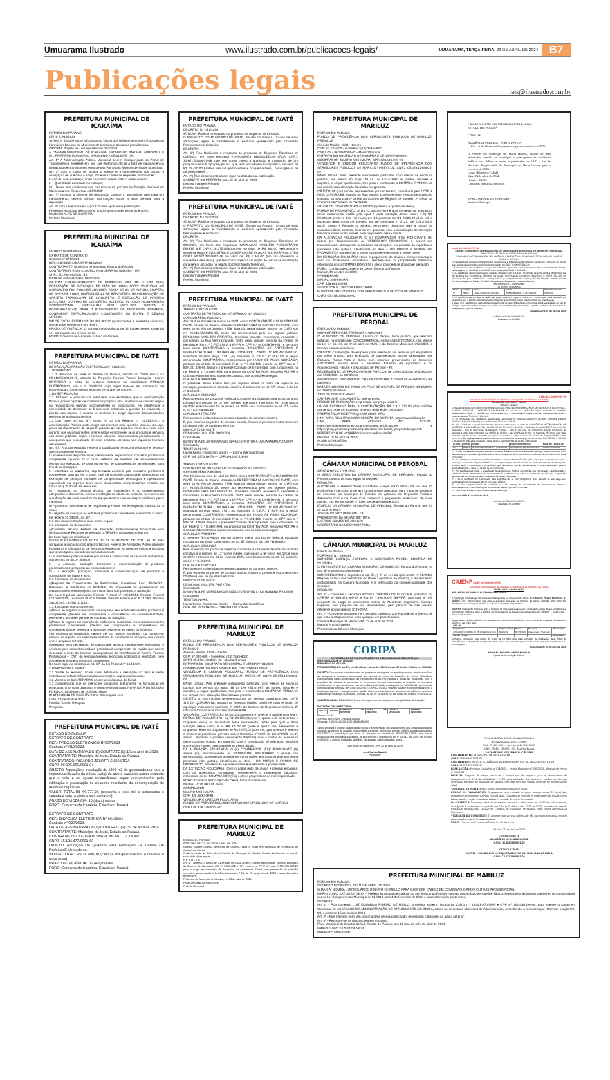Umuarama Ilustrado
www.ilustrado.com.br/publicacoes-legais/
UMUARAMA, TERÇA-FEIRA, 23 DE ABRIL DE 2024
B7
Publicações legais
leis@ilustrado.com.br
PREFEITURA MUNICIPAL DE ICARAÍMA
ESTADO DO PARANÁ
LEI Nº 1.934/2024
SÚMULA: Dispõe sobre a Divulgação Oficial dos Medicamentos em Estoque das Farmácias Básicas do Município de Icaraíma e da outras providências.
ORIGEM: Projeto de Lei Legislativo nº 004/2024.
A CÂMARA MUNICIPAL DE ICARAÍMA, ESTADO DO PARANÁ, APROVOU, E EU, PREFEITO MUNICIPAL, SANCIONO A SEGUINTE LEI:
Art. 1º A Administração Pública Municipal deverá divulgar junto ao Portal de Transparência existente em seu site eletrônico oficial a lista de medicamentos distribuídos e mantidos em estoque nas Farmácias Básicas de Saúde Municipal.
Art. 2º Com o intuito de facilitar o acesso e a compreensão dos dados, a divulgação de que trata o artigo 1º deverá conter as seguintes informações:
I – Local, com endereço, onde o usuário poderá obter o medicamento;
II – Quantidade constante no estoque;
III – Nome dos medicamentos, nos termos do previsto na Relação Nacional de Medicamentos Essenciais – RENAME.
Art. 3º Quando o sistema de divulgação constar a quantidade zero para um medicamento, deverá constar informações sobre a data prevista para a reposição.
Art. 4º Esta Lei entrará em vigor 120 dias após a sua publicação.
Prefeitura Municipal de Icaraíma, aos 22 dias do mês de abril de 2024.
MARCOS ALEX DE OLIVEIRA
Prefeito Municipal
PREFEITURA MUNICIPAL DE ICARAÍMA
ESTADO DO PARANÁ
EXTRATO DE CONTRATO
Contrato nº 071/2024
REF.: INEXIGIBILIDADE Nº 018/2023
CONTRATANTE: Município de Icaraíma, Estado do Paraná
CONTRATADA: RONI CLAUDIO NOGUEIRA HONORATO - MEI
CNPJ: 53.260.911/0001-14
DATA DE ASSINATURA: 19/04/2024
OBJETO: CREDENCIAMENTO DE EMPRESAS MEI, ME E EPP PARA PRESTAÇÃO DE SERVIÇOS DE MÃO DE OBRA PARA: PINTURAS DE GUIAS/MEIO FIO, PODA DE ARVORES ACIMA DE 2M DE ALTURA, LIMPEZA DE BOCA DE LOBO, PINTURA FAIXA DE PEDESTRES, RECOMPOSIÇÃO DE SARJETA TRIANGULAR DE CONCRETO, E EXECUÇÃO DE PASSEIO (CALÇADA) OU PISO DE CONCRETO MOLDADO IN LOCO, ACABAMENTO CONVENCIONAL, ESPESSURA 6CM (INCLUSO LIMPEZA E REGULARIZAÇÃO) PARA O ATENDIMENTO DE PEQUENOS REPAROS, CONFORME ESPECIFICAÇÕES CONSTANTES NO EDITAL E DEMAIS ANEXOS
VALOR TOTAL ESTIMADO: R$ 495.861,00 (quatrocentos e noventa e cinco mil, oitocentos e sessenta e um reais).
PRAZO DE VIGÊNCIA: O contrato terá vigência de 12 (doze) meses, podendo ser prorrogado nos termos da lei.
FORO: Comarca de Icaraíma, Estado do Paraná
PREFEITURA MUNICIPAL DE IVATÉ
ESTADO DO PARANÁ
RETIFICAÇÃO PREGÃO ELETRÔNICO N° 010/2024.
1.DO PREGÃO
1.1.O Município de Ivaté do Estado do Paraná, inscrito no CNPJ sob o n.º 95.640.553/0001-15, através da Pregoeira Patrícia Tomain Mesquita, resolve RETIFICAR o edital do certame licitatório na modalidade PREGÃO ELETRÔNICO, sob o nº 010/2024, cujo objeto trata-se da contratação de empresa para fornecimento e plantio de mudas de árvores.
2.DA RETIFICAÇÃO
2.1.Utilizando o princípio da autotutela, que estabelece que a Administração Pública possui o poder de controlar os próprios atos, anulando-os quando ilegais ou revogando-os quando inconvenientes ou inoportunos. Foi identificada a necessidade de descrever de forma mais detalhada a questão do transporte e plantio das plantas e mudas, e também de exigir algumas documentações relativas à habilitação técnica.
2.2.Com base no Art. 67, inciso IV, da Lei Federal n° 14.133/2021, a Administração Pública pode exigir documentos pela questão técnica, ou seja, prova de atendimento de requisito previsto em lei especial, como é o caso, para garantir que os proponentes, interessados em fornecer seus produtos e serviços aos entes públicos, sejam empresas idôneas, inspecionadas periodicamente e assegurem que a qualidade de seus produtos atendam aos requisitos técnicos necessários:
Art. 67. A documentação relativa à qualificação técnico-profissional e técnico-operacional será restrita a:
I - apresentação de profissional, devidamente registrado no conselho profissional competente, quando for o caso, detentor de atestado de responsabilidade técnica por execução de obra ou serviço de características semelhantes, para fins de contratação;
II - certidões ou atestados, regularmente emitidos pelo conselho profissional competente, quando for o caso, que demonstrem capacidade operacional na execução de serviços similares de complexidade tecnológica e operacional equivalente ou superior, bem como documentos comprobatórios emitidos na forma do § 3º do art. 88 desta Lei;
III - indicação do pessoal técnico, das instalações e do aparelhamento adequados e disponíveis para a realização do objeto da licitação, bem como da qualificação de cada membro da equipe técnica que se responsabilizará pelos trabalhos;
IV - prova do atendimento de requisitos previstos em lei especial, quando for o caso;
V - registro ou inscrição na entidade profissional competente, quando for o caso;
Lei federal 14.133/21, Art. 67.
2.3.Das documentações e suas bases legais:
2.3.1.Inclusão do documento:
a)Cadastro Técnico Federal de Atividades Potencialmente Poluidoras e/ou Utilizadoras de Recursos Ambientais (CTF/APP), (Cadastro no Ibama).
Da base legal da solicitação:
INSTRUÇÃO NORMATIVA Nº 13, DE 23 DE AGOSTO DE 2021. Art. 10. São obrigadas à inscrição no Cadastro Técnico Federal de Atividades Potencialmente Poluidoras e Utilizadoras de Recursos Ambientais as pessoas físicas e jurídicas que se dediquem, isolada ou cumulativamente:
I - a atividades potencialmente poluidoras e utilizadoras de recursos ambientais, nos termos do art. 2º, inciso I;
II - à extração, produção, transporte e comercialização de produtos potencialmente perigosos ao meio ambiente; e
III - à extração, produção, transporte e comercialização de produtos e subprodutos da fauna e flora.
2.3.2.Inclusão do documento:
a)Registro de Comerciantes de Fertilizantes, Corretivos, Inoc., Biofertiliz., Reminera. e Substratos na ADAPAR, da proponente ou apresentação do cadastro da fornecedora junto com nota fiscal comprovando a aquisição.
Da base legal da solicitação: Decreto Federal n° 4954/2014, Decreto Federal n°8.059/2013, Lei Estadual n° 9.056/89, Decreto Estadual n° 6.710/90, Portaria 264/21013, Lei 18411/2014.
2.3.3.Inclusão dos documentos:
a)Prova de registro ou inscrição da empresa, em entidade/conselho profissional competente. (Deverá ser comprovada a competência do conselho/entidade, referente a atividade pertinente ao objeto da licitação).
b)Prova de registro ou inscrição do profissional qualificado em entidade/conselho profissional competente. (Deverá ser comprovada a competência do conselho/entidade, referente a atividade pertinente ao objeto da licitação).
c)O profissional qualificado deverá ser do quadro societário, ou comprovar através de registro em carteira ou contrato de prestação de serviços, seu vínculo com a empresa licitante.
d)Atestado e/ou declaração de capacidade técnica, devidamente registrados e emitidos pelo conselho/entidade profissional competente, da região que estiver vinculada a sede da licitante, acompanhada da "Certificado de Acervo Técnico Profissional – CAT" do responsável(eis) técnico(s) indicado(s), emitido(s) pelo conselho/entidade profissional competente.
Da base legal da solicitação: Art. 67. da Lei Federal n° 14.133/21.
3.DISPOSIÇÕES FINAIS:
3.1.Diante do exposto, ficará mais detalhada a descrição do item e serão incluídas ao edital retificado as documentações supramencionadas.
3.2.Mantêm-se INALTERADAS as demais cláusulas do Edital.
3.3.Considerando que as alterações impactam diretamente na formulação de propostas, uma nova data para o certame foi marcada. NOVA DATA DA SESSÃO PÚBLICA: 14 de maio de 2024 às 09h00.
PLATAFORMA DE DISPUTA: https://bllcompras.com.
Ivaté, 22 de abril de 2024.
Patrícia Tomain Mesquita
Pregoeira
PREFEITURA MUNICIPAL DE IVATÉ
ESTADO DO PARANÁ
EXTRATO DE CONTRATO
REF.: PREGÃO ELETRÔNICO N°007/2024
Contrato n° 019/2024.
DATA DE ASSINATURA DO(S) CONTRATO(S):16 de abril de 2024.
CONTRATANTE: Município de Ivaté, Estado do Paraná.
CONTRATADO: RICARDO ZENATTI E CIA LTDA
CNPJ: 09.395.956/0001-04
OBJETO: Aquisição e instalação de 1800 m2 de geomembrana para a impermeabilização da célula (vala) do aterro sanitário assim evitando que o solo e as águas subterrâneas sejam contaminados pela infiltração e percolação de chorume resultante da decomposição de resíduos orgânicos.
VALOR TOTAL:R$ 66.777,26 (sessenta e seis mil e setecentos e setenta e sete, e vinte e seis centavos).
PRAZO DE VIGÊNCIA: 12 (doze) meses.
FORO: Comarca de Icaraíma, Estado do Paraná.
EXTRATO DE CONTRATO
REF.: DISPENSA ELETRÔNICA N° 004/2024
Contrato n° 020/2024.
DATA DE ASSINATURA DO(S) CONTRATO(S): 19 de abril de 2024.
CONTRATANTE: Município de Ivaté, Estado do Paraná.
CONTRATADO: CLEUSA DO NASCIMENTO GOULART
CNPJ: 15.186.477/0001-80
OBJETO: Aquisição De Quadros Para Formação De Galeria De Prefeitos E Vereadores.
VALOR TOTAL: R$ 14.499,00 (catorze mil quatrocentos e noventa e nove reais).
PRAZO DE VIGÊNCIA: 06(seis) meses.
FORO: Comarca de Icaraíma, Estado do Paraná.
PREFEITURA MUNICIPAL DE IVATÉ
ESTADO DO PARANÁ
DECRETO N.º 051/2024
SÚMULA: Ratifica o resultado do processo de dispensa de Licitação.
O PREFEITO DO MUNICÍPIO DE IVATÉ, Estado do Paraná, no uso de suas atribuições legais, e considerando o resultado apresentado pela Comissão Permanente de Licitação,
DECRETA:
Art. 1º) Fica Ratificado o resultado do processo de Dispensa Eletrônica nº 005/2024, em favor empresa PLASGOMES BRINQUEDOS LTDA, CNPJ: 30.871.504/0001-48, que tem como objeto a aquisição e instalação de um parquinho infantil tipo playground, que será alocado em local público, no valor de R$ 23.450,00 (vinte e três mil quatrocentos e cinquenta reais), com vigência de 06 (seis) meses.
Art. 2º) Este decreto entrará em vigor na data da sua publicação.
GABINETE DO PREFEITO, aos 19 de abril de 2024.
Denilson Vaglieri Prevital
Prefeito Municipal
PREFEITURA MUNICIPAL DE IVATÉ
ESTADO DO PARANÁ
DECRETO N.º 052/2024
SÚMULA: Ratifica o resultado do processo de dispensa de Licitação.
O PREFEITO DO MUNICÍPIO DE IVATÉ, Estado do Paraná, no uso de suas atribuições legais, e considerando o resultado apresentado pela Comissão Permanente de Licitação,
DECRETA:
Art. 1º) Fica Ratificado o resultado do processo de Dispensa Eletrônica nº 006/2024, em favor das empresas: CIAPLACAS VAGLIERI PUBLICITARIO EIRELE ME CNPJ: 29.275.166/0001-00 no valor de R$ 660,00 (seiscentos e sessenta reais) e INDUSTRIA E COMERCIO DE PLACAS BULMARPLAC LTDA CNPJ: 80.577.232/0001-46 no valor de R$ 1.846,00 (um mil oitocentos e quarenta e seis reais), que tem como objeto a aquisição de placas de sinalização para serem alocadas na região do CMEI Santa Terezinha.
Art. 2º) Este decreto entrará em vigor na data da sua publicação.
GABINETE DO PREFEITO, aos 22 de abril de 2024.
Denilson Vaglieri Prevital
Prefeito Municipal
PREFEITURA MUNICIPAL DE IVATÉ
ESTADO DO PARANÁ
TERMO ADITIVO N.º 01
CONTRATO DE PRESTAÇÃO DE SERVIÇO N.º 134/2023
CONCORRÊNCIA 04/2022
Aos 08 dias do mês de março de 2024, como CONTRATANTE o MUNICÍPIO DE IVATÉ, Estado do Paraná, através da PREFEITURA MUNICIPAL DE IVATÉ, com sede na Av. Rio de Janeiro, 2758, Sala 03, nesta cidade, inscrito no CNPJ sob n.º 95.640.553/0001-15, neste ato representado pelo seu agente político, DENILSON VAGLIERI PREVITAL, brasileiro, casado, empresário, residente e domiciliado na Rua Serra Dourada, 1940, nesta cidade, portador da Cédula de Identidade RG n.º 7.757.130-2 SSP/PR e CPF n.º 041.938.799-41, e de outro lado como CONTRATADA a empresa INDUSTRIA DE ARTEFATOS E INFRAESTRUTURA UMUARAMA LTDA-EPP, CNPJ 10.801.453/0001-70, localizada na Rua Naga, 1741, pq. Industrial II, C.E.P.: 87.507-150, a seguir denominada CONTRATADA, representada por HUGO DE ASSIS GONZAGA, portador da cédula de identidade R.G. n. º 3.501.106, inscrito no CPF sob n. º 809.031.426-00, firmam o presente Contrato de Empreitada com fundamento na Lei Federal n. º 8.666/1993, na proposta da CONTRATADA, resolvem ADITAR o Contrato Administrativo supra mencionado, nas condições a seguir:
CLÁUSULA PRIMEIRA
O presente Termo Aditivo tem por objetivo alterar o prazo de vigência de execução, pactuado no contrato primitivo, fundamento no art. 57, inciso II, da Lei nº 8.666/93.
CLÁUSULA SEGUNDA
Fica acrescido ao prazo de vigência constante na Cláusula Quarta do contrato primitivo um período de 10 (dez) meses, que passa a ter início em 11 de março de 2024 e término em 10 de janeiro de 2025, com fundamento no art. 57, inciso II, da Lei n.º 8.666/93.
CLÁUSULA TERCEIRA
Permanecem inalteradas as demais cláusulas do contrato primitivo.
E, por estarem às partes de comum acordo, firmam o presente instrumento em 02 (Duas) vias de igual teor e forma.
MUNICIPIO DE IVATE
DENILSON VAGLIERI PREVITAL
Contratante
INDUSTRIA DE ARTEFATOS E INFRAESTRUTURA UMUARAMA LTDA-EPP
Contratada
TESTEMUNHAS:
Laysa Bessa Capistrano Sacchi — Karina Wentland Dias
CPF: 095.157.819-73 — CPF:098.195.539-89
TERMO ADITIVO N.º 02
CONTRATO DE PRESTAÇÃO DE SERVIÇO N.º 134/2023
CONCORRÊNCIA 04/2022
Aos 18 dias do mês de abril de 2024, como CONTRATANTE o MUNICÍPIO DE IVATÉ, Estado do Paraná, através da PREFEITURA MUNICIPAL DE IVATÉ, com sede na Av. Rio de Janeiro, 2758, Sala 03, nesta cidade, inscrito no CNPJ sob n.º 95.640.553/0001-15, neste ato representado pelo seu agente político, DENILSON VAGLIERI PREVITAL, brasileiro, casado, empresário, residente e domiciliado na Rua Serra Dourada, 1940, nesta cidade, portador da Cédula de Identidade RG n.º 7.757.130-2 SSP/PR e CPF n.º 041.938.799-41, e de outro lado como CONTRATADA a empresa INDUSTRIA DE ARTEFATOS E INFRAESTRUTURA UMUARAMA LTDA-EPP, CNPJ 10.801.453/0001-70, localizada na Rua Naga, 1741, pq. Industrial II, C.E.P.: 87.507-150, a seguir denominada CONTRATADA, representada por HUGO DE ASSIS GONZAGA, portador da cédula de identidade R.G. n. º 3.501.106, inscrito no CPF sob n. º 809.031.426-00, firmam o presente Contrato de Empreitada com fundamento na Lei Federal n. º 8.666/1993, na proposta da CONTRATADA, resolvem ADITAR o Contrato Administrativo supra mencionado, nas condições a seguir:
CLÁUSULA PRIMEIRA
O presente Termo Aditivo tem por objetivo alterar o prazo de vigência, pactuado no contrato primitivo, fundamento no art. 57, inciso II, da Lei nº 8.666/93.
CLÁUSULA SEGUNDA
Fica acrescido ao prazo de vigência constante na Cláusula Quarta do contrato primitivo um período de 12 (doze) meses, que passa a ter início em 12 de maio de 2024 e término em 11 de maio de 2025, com fundamento no art. 57, inciso II, da Lei n.º 8.666/93.
CLÁUSULA TERCEIRA
Permanecem inalteradas as demais cláusulas do contrato primitivo.
E, por estarem às partes de comum acordo, firmam o presente instrumento em 02 (Duas) vias de igual teor e forma.
MUNICIPIO DE IVATE
DENILSON VAGLIERI PREVITAL
Contratante
INDUSTRIA DE ARTEFATOS E INFRAESTRUTURA UMUARAMA LTDA-EPP
Contratada
TESTEMUNHAS:
Laysa Bessa Capistrano Sacchi — Karina Wentland Dias
CPF: 095.157.819-73 — CPF:098.195.539-89
PREFEITURA MUNICIPAL DE MARILUZ
ESTADO DO PARANÁ
FUNDO DE PREVIDÊNCIA DOS SERVIDORES PÚBLICOS DE MARILUZ- PREVILUZ
Avenida Marília, 1920 – Centro
CEP: 87.470-000 – Fone/Fax: (44) 3534-8000
CNPJ: 05.478.149/0001-02– Mariluz/Paraná
EXTRATO DO CONTRATO DE COMPRA E VENDA Nº 01/2024
COMPRADOR :MAURO NISHIMURA. CPF: 328.683.249-91
VENDEDOR E CREDOR FIDUCIÁRIO: FUNDO DE PREVIDÊNCIA DOS SERVIDORES PÚBLICOS DE MARILUZ- PREVILUZ. CNPJ: 05.478.149/0001-02
BASE LEGAL: Pelo presente instrumento particular, com efeitos de escritura pública, nos termos do artigo 38 da Lei 9.514/1997, as partes, maiores e capazes, a seguir qualificadas, tem justo e contratado a COMPRA E VENDA de um imóvel, com alienação fiduciária em garantia.
OBJETO: 01 (um) imóvel, representado por um terreno, constituído pelo LOTE 11B DA QUADRA B8, situado na Avenida Marília, conforme título e modo de aquisição indicado na matrícula nº 21971 do Cartório de Registro de Imóveis, 2º Ofício da Comarca de Cruzeiro do Oeste-PR.
VALOR DO CONTRATO: R$ 49.500,00 (quarenta e nove mil e quinhentos reais)
FORMA DE PAGAMENTO: a) R$ 24.750,00(vinte e quatro mil ,setecentos e cinquenta reais) na assinatura deste instrumento, razão pela qual é dada quitação desse valor; e b) R$ 24.750,00 (vinte e quatro mil, setecentos e cinquenta reais) em 10 parcelas de R$ 2.475,00 (dois mil, quatrocentos e setenta e cinco reais),conforme previsto na Lei Ordinária nº 2122, de 12/12/2023, art.3º, anexo I. Ficando o primeiro vencimento 30(trinta) dias a contar da assinatura deste contrato, ficando em garantia, com a constituição de alienação fiduciária sobre o dito imóvel, para pagamento dessa dívida.
DA ALIENAÇÃO FIDUCIÁRIA: O (s) COMPRADOR (ES)/ FIDUCIANTE (S) aliena (m) fiduciariamente ao VENDEDOR/ FIDUCIÁRIO o imóvel ora transacionado, abrangendo acessões e construções, em garantia da importância parcelada não quitada, identificada no item – DO PREÇO E FORMA DE PAGAMENTO, transferindo a posse indireta e reservando a posse direta.
DA EXTINÇÃO FIDUCIÁRIA: Com o pagamento da dívida e demais encargos, com os acréscimos contratuais, resolver-se-á a propriedade fiduciária, retornando ao (s) COMPRADOR (ES) a plena propriedade do imóvel prefalado.
FORO: Comarca de Cruzeiro do Oeste, Estado do Paraná.
Mariluz, 19 de abril de 2024
COMPRADOR
MAURO NISHIMURA.
CPF: 328.683.249-91
VENDEDOR E CREDOR FIDUCIÁRIO
FUNDO DE PREVIDÊNCIA DOS SERVIDORES PÚBLICOS DE MARILUZ
CNPJ: 05.478.149/0001-02
PREFEITURA MUNICIPAL DE MARILUZ
ESTADO DO PARANÁ
PORTARIA Nº 121, DE 22 DE ABRIL DE 2024.
Nomeia Andrea Cristina Bernardo de Oliveira, para o cargo em comissão de Secretária de Assistência Social.
Paulo Armando da Silva Alves, Prefeito do Município de Mariluz, Estado do Paraná, no uso de suas atribuições legais,
R E S O L V E :
Art. 1º - Nomear, a contar de 22 de abril de 2024, Andrea Cristina Bernardo de Oliveira, portadora da Carteira de Identidade RG nº 7.050.602-5 /PR, inscrita no CPF/ MF sob nº 035.731.869-20 para o cargo em comissão de Secretária de Assistência Social, com percepção de subsídio mensal segundo dispõe a Lei Complementar nº 04, de 20 de janeiro de 2022 e suas alterações posteriores.
Prefeitura do Município de Mariluz, em 22 de abril de 2024.
Paulo Armando da Silva Alves
Prefeito Municipal
PREFEITURA MUNICIPAL DE MARILUZ
ESTADO DO PARANÁ
FUNDO DE PREVIDÊNCIA DOS SERVIDORES PÚBLICOS DE MARILUZ- PREVILUZ
Avenida Marília, 1920 – Centro
CEP: 87.470-000 – Fone/Fax: (44) 3534-8000
CNPJ: 05.478.149/0001-02– Mariluz/Paraná
EXTRATO DO CONTRATO DE COMPRA E VENDA Nº 02/2024
COMPRADOR :MAURO NISHIMURA. CPF: 328.683.249-91
VENDEDOR E CREDOR FIDUCIÁRIO: FUNDO DE PREVIDÊNCIA DOS SERVIDORES PÚBLICOS DE MARILUZ- PREVILUZ. CNPJ: 05.478.149/0001-02
BASE LEGAL: Pelo presente instrumento particular, com efeitos de escritura pública, nos termos do artigo 38 da Lei 9.514/1997, as partes, maiores e capazes, a seguir qualificadas, tem justo e contratado a COMPRA E VENDA de um imóvel, com alienação fiduciária em garantia.
OBJETO: 01 (um) imóvel, representado por um terreno, constituído pelo LOTE 9 A DA QUADRA B8, situado na Rua Marajó, conforme título e modo de aquisição indicado na matrícula nº 21966 do Cartório de Registro de Imóveis, 2º Ofício da Comarca de Cruzeiro do Oeste-PR.
VALOR DO CONTRATO: R$ 44.000,00 (quarenta e quatro mil reais)
FORMA DE PAGAMENTO: a) R$ 22.000,00(vinte e dois mil reais) na assinatura deste instrumento, razão pela qual é dada quitação desse valor; e b) R$ 22.000,00 (vinte e dois mil reais) em 10 parcelas de R$ 2.200,00 (dois mil e duzentos reais),conforme previsto na Lei Ordinária nº 2122, de 12/12/2023, art.3º, anexo I. Ficando o primeiro vencimento 30(trinta) dias a contar da assinatura deste contrato, ficando em garantia, com a constituição de alienação fiduciária sobre o dito imóvel, para pagamento dessa dívida.
DA ALIENAÇÃO FIDUCIÁRIA: O (s) COMPRADOR (ES)/ FIDUCIANTE (S) aliena (m) fiduciariamente ao VENDEDOR/ FIDUCIÁRIO o imóvel ora transacionado, abrangendo acessões e construções, em garantia da importância parcelada não quitada, identificada no item – DO PREÇO E FORMA DE PAGAMENTO, transferindo a posse indireta e reservando a posse direta.
DA EXTINÇÃO FIDUCIÁRIA: Com o pagamento da dívida e demais encargos, com os acréscimos contratuais, resolver-se-á a propriedade fiduciária, retornando ao (s) COMPRADOR (ES) a plena propriedade do imóvel prefalado.
FORO: Comarca de Cruzeiro do Oeste, Estado do Paraná.
Mariluz, 19 de abril de 2024
COMPRADOR
MAURO NISHIMURA.
CPF: 328.683.249-91
VENDEDOR E CREDOR FIDUCIÁRIO
FUNDO DE PREVIDÊNCIA DOS SERVIDORES PÚBLICOS DE MARILUZ
CNPJ: 05.478.149/0001-02
PREFEITURA MUNICIPAL DE PEROBAL
ESTADO DO PARANÁ
CONCORRÊNCIA ELETRÔNICA n.º001/2024
O MUNICÍPIO DE PEROBAL, Estado do Paraná, torna público, que realizará licitação, na modalidade CONCORRÊNCIA, na forma ELETRONICA, nos termos da Lei n.º 14.133, de 1º de abril de 2021, e do Decreto Municipal nº28/2023, e demais normas aplicáveis.
OBJETO: Contratação de empresa para prestação de serviços por empreitada por preço unitário, para execução de pavimentação blocos sextavados nas Estradas Rurais Anta e Claro, com recursos provenientes do Convênio n.º011/2024 firmado entre a Secretaria Estadual da Agricultura e do Abastecimento –SEAB e o Município de Perobal – Pr.
RECEBIMENTO DE PROPOSTAS DE PREÇOS: de 23/04/2024 às 09:00h00min até 13/05/2024 às 08h30min.
ABERTURA E JULGAMENTO DAS PROPOSTAS: 13/05/2024 às 08h31min até 08h59min
DATA E HORÁRIO DE INICIO DA FASE DE DISPUTA DE PREÇOS: 13/05/2024 às 09h00minh00min
TIPO DE DISPUTA: aberto
CRITÉRIO DE JULGAMENTO: menor preço
REGIME DE EXECUÇÃO: empreitada por preço unitário
VALOR ESTIMADO PARA A CONTRATAÇÃO: R$ 2.813.221,10 (dois milhões oitocentos treze mil duzentos vinte um reais e dez centavos)
PREFERÊNCIA ME/EPP/EQUIPARADAS: NÃO
LINK PARA REALIZAÇÃO DA SESSÃO DE DISPUTA: https://www.bll.org.br
LINK PARA ACESSO AO EDITAL: https://perobal.eloweb.net/portaltransparencia/1/licitacoes e https://pncp.gov.br/app/editais?q=&status=recebendo_proposta&pagina=1
REFERÊNCIA DE HORÁRIO: Horário de Brasília/DF.
Perobal, 19 de abril de 2024
ALMIR DE ALMEIDA
Prefeito Municipal
CÂMARA MUNICIPAL DE PEROBAL
ATO DA MESA n. 011/2024
A MESA EXECUTIVA DA CÂMARA MUNICIPAL DE PEROBAL, Estado do Paraná, usando de suas legais atribuições,
RESOLVE:
AUTORIZAR o Vereador Tadeu Luiz Rosa, a viajar até Curitiba - PR nos dias 22 e 23 de abril de 2024, onde tem compromisso agendado para tratar de assuntos de interesse do Município de Perobal no gabinete do Deputado Estadual Alexandre Curi e na Casa Civil, cabendo o pagamento antecipado de duas diárias, nos termos da Lei n°.1189, de 18 de abril de 2023
EDIFÍCIO DA CÂMARA MUNICIPAL DE PEROBAL, Estado do Paraná, aos 22 de abril de 2024.
JOSÉ AUGUSTO PEREIRA LEAL
PRESIDENTE DA MESA DIRETORA
LAERCIO GOMES DE ARAUJO
SECRETÁRIO DA MESA DIRETORA
CÂMARA MUNICIPAL DE MARILUZ
Estado do Paraná
PORTARIA N.º 05/2024.
CONCEDE LICENÇA ESPECIAL A SERVIDORA ROSELI CRISTINA DE OLIVEIRA.
O PRESIDENTE DA CÂMARA MUNICIPAL DE MARILUZ, Estado do Paraná, no uso de suas atribuições legais e,
CONSIDERANDO o disposto no art. 59, § 1º da Lei Complementar nº 06/2018, Regime Jurídico dos Servidores do Poder Legislativo de Mariluz), o requerimento protocolizado na Câmara Municipal e a verificação da indispensabilidade dos serviços,
RESOLVE:
Art. 1º - Conceder a servidora ROSELI CRISTINA DE OLIVEIRA, portadora do CPF/MF nº 696.474.969-15 e RG nº 7.890.500-5 SSP-PR, matrícula nº 15, ocupante do cargo de provimento efetivo de Atendente Legislativo, Licença Especial, sem prejuízo de sua remuneração, pelo período de três meses, referente ao quinquênio 2019-2024.
Art. 2º - Converter totalmente em pecúnia o período correspondente à licença de que trata o artigo anterior, para quitação em parcela única.
Câmara Municipal de Mariluz-PR, 22 de abril de 2024.
Marcos Antônio Valério
Presidente da Câmara Municipal
CORIPA
AUTORIZAÇÃO DE CONTRATAÇÃO POR INEXIGIBILIDADE DE LICITAÇÃO
INEXIGIBILIDADE Nº. 001/2024
PROCESSO Nº. 002/2024
FUNDAMENTAÇÃO: art. 74, inc. III, alínea f, da lei 14.133/21 c/c art. 99 do Ato Público nº. 002/2024
OBJETO: Desenvolver e implementar um programa abrangente de aperfeiçoamento contínuo na área de licitações e contratos, direcionado ao pessoal do setor de licitações do Coripa (Consórcio Intermunicipal para Conservação do Remanescente do Rio Paraná e Áreas de Influência), com o propósito de otimizar e aprimorar os processos internos relacionados a licitações e contratos, notadamente no que se refere a nova sistemática de licitação trazida pela Lei 14.133/2021, por meio da contratação da empresa MK ASSESSORIA E CAPACITAÇÃO, visando garantir a conformidade com a legislação vigente, e assegurar uma gestão eficiente e transparente dos recursos públicos, conforme estabelecido no artigo 74, inciso III, alínea f, da Lei nº 14.133/21 c/c art. 99 do Ato Público nº. 002/2024.
VALOR GLOBAL: R$ 11.400,00 (onze mil e quatrocentos reais), com inexigibilidade de licitação.
DOTAÇÃO ORÇAMENTÁRIA:
| ÓRGÃO | UNIDADE | ELEMENTO DE DESPESA | FONTE DE RECURSO | PROJETO ATIVIDADE | DESPESA REDUZIDO |
| --- | --- | --- | --- | --- | --- |
Reserva nº. 8
Serviços de Terceiro – Pessoa Jurídica
Despesa: 01001041230001200133390390000
Tendo em vista o contido na solicitação inicial, e a informação do Departamento de Contabilidade dando conta da existência de dotação orçamentária suficiente, bem como parecer jurídico acostado aos autos, AUTORIZO a contratação por meio da licitação na modalidade INEXIGIBILIDADE, nos termos pleiteados pela secretaria solicitante, de acordo com o disposto na Lei nº 14.133, de 2021, Ato Público nº 02/2024 e demais legislação aplicável, observadas as formalidades legais.
São Jorge do Patrocínio - PR, 22 de abril de 2024
José Carlos Baraldi
Presidente
PREFEITURA MUNICIPAL DE MARIA HELENA
ESTADO DO PARANÁ
CONVITE
AUDIÊNCIA PÚBLICA - PARTICIPATIVA
LDO - Lei de Diretrizes Orçamentária, para o exercício de 2025
O Prefeito do Município de Maria Helena, usando de suas atribuições convida os munícipes a participarem da Audiência Pública para definir as metas e prioridades na LDO - Lei de Diretrizes Orçamentária do Município de Maria Helena, para o exercício de 2025.
Local: Biblioteca Cidadã.
Data: 24 de Abril de 2024.
Horário: 16h30.
Contamos com a sua presença.
MARLON RANCER MARQUES
Prefeito Municipal
SAMU 192 NOROESTE PR
CIUENP - CONSÓRCIO INTERMUNICIPAL DE URGÊNCIA E EMERGÊNCIA DO NOROESTE DO PARANÁ
PROCESSO SELETIVO DE ESTAGIÁRIOS Nº 002/2023
CONSÓRCIO INTERMUNICIPAL DE URGÊNCIA E EMERGÊNCIA DO NOROESTE DO PARANÁ - CIUENP
EDITAL Nº 007/2024
O Presidente do Consórcio Intermunicipal de Urgência e Emergência do Noroeste do Paraná - CIUENP, no uso de suas atribuições conferidas pelo Estatuto Social do CIUENP, TORNA PÚBLICO:
1. A convocação dos candidatos a seguir relacionados, aprovados e classificados no Processo Seletivo de Seleção de Estagiários nº 002/2023 do CIUENP, homologado pelo Edital nº 005/2023.
2. Os candidatos abaixo relacionados deverão comparecer no CIUENP, no período de 22/04/2024 a 26/04/2024, das 08h às 11h e das 13h30min às 16h30min, na Rua Dr. Rui Ferraz de Carvalho, nº 4322 Zona I – CEP 87.501-250, em Umuarama-Pr, para confirmarem a aceitação da vaga, cumprindo com a entrega dos documentos contidos no item 14 – Contratação, do Edital nº 01/2023, Regulamento Especial do Processo Seletivo.
ENFERMAGEM – UMUARAMA
30 HORAS SEMANAIS
| Class. | Código | Nome | Curso | Data Nascimento |
| --- | --- | --- | --- | --- |
| 6º | 74823 | LUIZA KAORI ITO ONADA | ENFERMAGEM – À DISTÂNCIA | 02/06/78 |
3. Ao candidato que por alguma razão não puder assumir a vaga no momento a convocação, será facultado, por uma única vez, o pedido de deslocamento mediante requerimento para o final da ordem de classificação.
4. Caso o(a) candidato(a) aprovado(a) e relacionado(a) neste Edital não se pronuncie sobre a aceitação ou não do Estágio, no prazo estabelecido para esse fim, será considerado(a) desistente e perderá o direito de investidura no estágio para o qual se habilitou.
Umuarama/PR, 22 de abril de 2024.
MARCO ANTONIO FRANZATO
Presidente do CIUENP
SAMU 192 NOROESTE PR
Consórcio Intermunicipal de Urgência e Emergência do Noroeste do Paraná
CONCURSO PÚBLICO Nº 01/2020
Edital n.º 19/2024
O Presidente do CONSÓRCIO INTERMUNICIPAL DE URGÊNCIA E EMERGÊNCIA DO NOROESTE DO PARANÁ – CIUENP – SAMU 192 – NOROESTE DO PARANÁ, no uso de suas atribuições legais, mediante as condições estipuladas no Edital nº 01/2020, em conformidade com a Constituição Federal e demais dispositivos atinentes à matéria, resolve, TORNAR PÚBLICO:
1º - A convocação dos candidatos relacionados, aprovados no Concurso Público nº 01/2020, conforme Edital nº 01/2020 e Edital de Homologação do Resultado Final nº 12/2020.
2º - Os candidatos a seguir relacionados deverão comparecer na sede do CONSÓRCIO INTERMUNICIPAL DE URGÊNCIA E EMERGÊNCIA DO NOROESTE DO PARANÁ – CIUENP – SAMU 192 – NOROESTE DO PARANÁ, localizada à Rua Dr. Rui Ferraz de Carvalho, nº 4322 – CEP 87.501-250, em Umuarama, Estado do Paraná, de segunda a sexta-feira no horário das 08:00h às 11:30h e das 13:30h às 16:30h, no prazo de 05 (cinco) dias úteis, contados a partir da data de publicação, para se manifestar sobre a aceitação ou não do Emprego Público, bem como no prazo legal apresentar os documentos comprobatórios para o cargo, conforme item 3 do EDITAL nº 01/2020 e documentos indicados no anexo I deste edital e agendamento de exame admissional:
| CLASS. | INSCR. | NOME | EMPREGO PÚBLICO | BASE DE TRABALHO |
| --- | --- | --- | --- | --- |
| 13º | 111891 | GIOVANNA LAZZARETTI FOLMANN | MÉDICO INTERVENCIONISTA | CAMPO MOURÃO |
3º - O não comparecimento para atender o presente Edital e confirmar a aceitação da vaga, será considerado como desistência, e o candidato perderá o direito de convocação do Concurso Público, conforme item 13.1 e 13.2 do Edital nº 01/2020.
4º - O candidato aprovado neste Concurso Público e convocado terá 05 (cinco) dias úteis para se manifestar sobre a aceitação ou não do Emprego Público e sua apresentação deverá ocorrer no prazo máximo de 30 (trinta) dias corridos, após a convocação e o candidato que não aceitar ou não apresentar-se no prazo estipulado, perderá automaticamente a vaga e o direito de ser contratado.
5º - Ao candidato aprovado e classificado neste Concurso Público, quando da sua convocação, será facultado o pedido de deslocamento mediante requerimento do candidato para o final da ordem de classificação, respeitando apenas mais 01 (uma) chamada, totalizando 02 (duas) chamadas.
6º - Se o candidato for convocado pela segunda vez e não comparecer para assumir a sua vaga será automaticamente desclassificado do Concurso Público.
7º - O não comparecimento do candidato e a não entrega do requerimento de deslocamento, implicará automaticamente a desclassificação do candidato desde a primeira chamada.
8º - Este Edital entra em vigor na data de sua publicação.
Umuarama/PR, 22 de abril de 2024.
MARCO ANTÔNIO FRANZATO
Presidente do CIUENP
CIUENP SAMU 192 NOROESTE PR
Consórcio Intermunicipal de Urgência e Emergência do Noroeste do Paraná
EDITAL DE CLASSIFICAÇÃO
REF.: EDITAL DE PREGÃO ELETRONICO N.º 02/2024.
A Agente de Contratação comunica aos interessados na execução do objeto do Edital De Pregão Eletrônico N.º 02/2024, Tipo: Menor Preço, que após a análise e apuração da proposta de preços ofertada, bem como dos documentos de habilitação, decidiu classificar as seguintes proponentes:
OBJETO: Seleção de propostas para o Registro de Preços para aquisição e entrega de cargas de gás (oxigênio e ar comprimido) medicinal para a Central de Regulação e as bases Descentralizadas do CIUENP – SAMU 192 – Noroeste do Paraná.
Segue abaixo quadro definitivo do resultado do procedimento licitatório, com o nome da empresa vencedora do certame e seu valor final.
LOTE 05
| Proponente | Proposta Final | Marca | Situação | Observação |
| --- | --- | --- | --- | --- |
| OXIDAKAR COMERCIO DE OXIGENIO LTDA | 99.049,00 | DIVERSOS | Classificado / Vencedor | |
| VALOR TOTAL | | | | R$ 99.049,00 |
Comunica, outrossim, que dentro do prazo de 03 (três) dias úteis contados da publicação deste Edital de Classificação, a Autoridade Competente dará vistas do respectivo processo licitatório com prosseguimento para homologação.
Umuarama/PR, 22 de Abril de 2024.
INGRID ELLEN VIEIRA PRETTI RONQUIM
Agente de Contratação CIUENP
PREFEITURA MUNICIPAL DE MARILUZ
Avenida Marília, 1920 – Centro
CEP: 87.470-000 – Fone/Fax: (44) 3534-8000
CNPJ: 76.404.136/0001-29 – Mariluz/Paraná
EXTRATO DO CONTRATO nº 49/2024
CONTRATANTE: MUNICÍPIO DE MARILUZ/PR.
CNPJ: 76.404.136/0001-29
CONTRATADO: SIGATI – COMÉRCIO DE EQUIPAMENTOS DE SEGURANÇA LTDA
CNPJ: 22.327.120/0001-30
BASE LEGAL: Processo Licitatório nº 014/2024 – Pregão Eletrônico nº 035/2024 – Registro de Preços nº 006/2024
OBJETO: Registro de preços, destinado a contratação de empresas para o fornecimento de Equipamentos de Proteção Individual – EPI'S, para utilização dos servidores lotados nas diversas Secretarias presentes no Município de Mariluz, conforme descrição contida no termo de referência e no edital
VALOR DO CONTRATO: R$ 814,00 (oitocentos e quatorze reais).
FORMA DE PAGAMENTO: O pagamento será efetuado no prazo máximo de até 10 (dez) dias, contados do recebimento da Nota Fiscal/Fatura. Considera-se ocorrido o recebimento da nota fiscal ou fatura quando o órgão contratante atestar a execução do objeto do contrato.
DA ENTREGA: As entregas deverão ocorrem nas secretarias solicitantes, em até 10 (dez) dias corridos, de segunda a sexta-feira, no período das 8:00 às 11:30hs e das 13:30 às 17:00, contados da data de solicitação efetuada pela Divisão de Compras do Município de Mariluz. Sem custos adicionais ao Município.
VIGÊNCIA DO CONTRATO: O presente contrato terá vigência de 365 (trezentos e sessenta e cinco) dias, contados a partir de sua assinatura.
FORO: Comarca de Cruzeiro do Oeste, Estado do Paraná.
Mariluz, 22 de abril de 2024
CONTRATANTE
MUNICÍPIO DE MARILUZ/PR.
CNPJ: 76.404.136/0001-29
CONTRATADA
SIGATI – COMÉRCIO DE EQUIPAMENTOS DE SEGURANÇA LTDA
CNPJ: 22.327.120/0001-30
PREFEITURA MUNICIPAL DE MARILUZ
ESTADO DO PARANÁ
DECRETO Nº 090/2024, DE 11 DE ABRIL DE 2024
SÚMULA: NOMEIA LUIZ EDUARDO RIBEIRO DE MELLO PARA EXERCER CARGO EM COMISSÃO, DANDO OUTRAS PROVIDÊNCIAS.
MARIO JUNIO KAZUO DA SILVA – Prefeito Municipal de Cafezal do Sul, Estado do Paraná, usando das atribuições que lhe são conferidas pela legislação vigente e, de conformidade com a Lei Complementar Municipal nº 01/2010, de 24 de fevereiro de 2010 e suas alterações posteriores,
DECRETA:
Art. 1º - Fica nomeado LUIZ EDUARDO RIBEIRO DE MELLO, brasileiro, solteiro, inscrito na CI/RG n.º 13.628.970-5/PR e CPF n.º 104.430.699-80, para exercer o Cargo em Comissão de ASSESSOR DE ADMINISTRAÇÃO DE ATENDIMENTO AO INCRA, lotado na Secretaria Municipal de Administração, percebendo a remuneração referente a sigla CC-03, a partir de 15 de abril de 2024.
Art. 2º - Este Decreto entra em vigor na data de sua publicação, ressalvado o disposto no artigo anterior.
Art. 3º - Revogam-se as disposições em contrário.
Paço Municipal de Cafezal do Sul, Estado do Paraná, aos 11 dias do mês de abril de 2024.
MARIO JUNIO KAZUO DA SILVA
PREFEITO MUNICIPAL